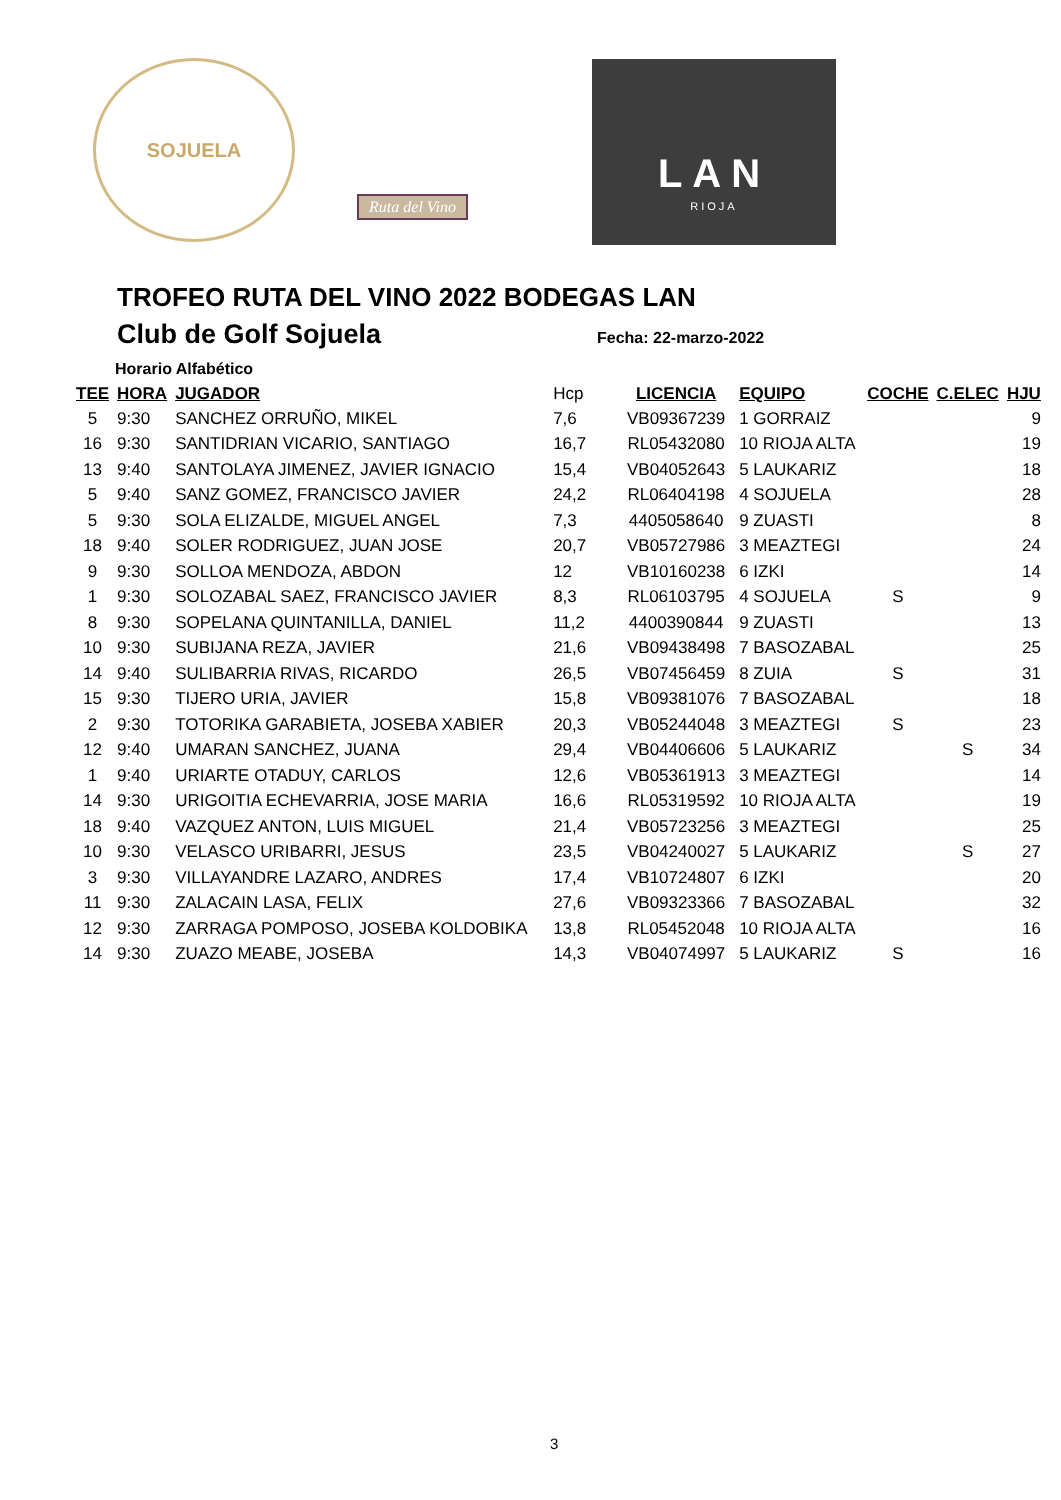SOJUELA Ruta del Vino
LAN
RIOJA
TROFEO RUTA DEL VINO 2022 BODEGAS LAN
Club de Golf Sojuela
Fecha: 22-marzo-2022
Horario Alfabético
| TEE | HORA | JUGADOR | Hcp | LICENCIA | EQUIPO | COCHE | C.ELEC | HJU |
| --- | --- | --- | --- | --- | --- | --- | --- | --- |
| 5 | 9:30 | SANCHEZ ORRUÑO, MIKEL | 7,6 | VB09367239 | 1 GORRAIZ | | | 9 |
| 16 | 9:30 | SANTIDRIAN VICARIO, SANTIAGO | 16,7 | RL05432080 | 10 RIOJA ALTA | | | 19 |
| 13 | 9:40 | SANTOLAYA JIMENEZ, JAVIER IGNACIO | 15,4 | VB04052643 | 5 LAUKARIZ | | | 18 |
| 5 | 9:40 | SANZ GOMEZ, FRANCISCO JAVIER | 24,2 | RL06404198 | 4 SOJUELA | | | 28 |
| 5 | 9:30 | SOLA ELIZALDE, MIGUEL ANGEL | 7,3 | 4405058640 | 9 ZUASTI | | | 8 |
| 18 | 9:40 | SOLER RODRIGUEZ, JUAN JOSE | 20,7 | VB05727986 | 3 MEAZTEGI | | | 24 |
| 9 | 9:30 | SOLLOA MENDOZA, ABDON | 12 | VB10160238 | 6 IZKI | | | 14 |
| 1 | 9:30 | SOLOZABAL SAEZ, FRANCISCO JAVIER | 8,3 | RL06103795 | 4 SOJUELA | S | | 9 |
| 8 | 9:30 | SOPELANA QUINTANILLA, DANIEL | 11,2 | 4400390844 | 9 ZUASTI | | | 13 |
| 10 | 9:30 | SUBIJANA REZA, JAVIER | 21,6 | VB09438498 | 7 BASOZABAL | | | 25 |
| 14 | 9:40 | SULIBARRIA RIVAS, RICARDO | 26,5 | VB07456459 | 8 ZUIA | S | | 31 |
| 15 | 9:30 | TIJERO URIA, JAVIER | 15,8 | VB09381076 | 7 BASOZABAL | | | 18 |
| 2 | 9:30 | TOTORIKA GARABIETA, JOSEBA XABIER | 20,3 | VB05244048 | 3 MEAZTEGI | S | | 23 |
| 12 | 9:40 | UMARAN SANCHEZ, JUANA | 29,4 | VB04406606 | 5 LAUKARIZ | | S | 34 |
| 1 | 9:40 | URIARTE OTADUY, CARLOS | 12,6 | VB05361913 | 3 MEAZTEGI | | | 14 |
| 14 | 9:30 | URIGOITIA ECHEVARRIA, JOSE MARIA | 16,6 | RL05319592 | 10 RIOJA ALTA | | | 19 |
| 18 | 9:40 | VAZQUEZ ANTON, LUIS MIGUEL | 21,4 | VB05723256 | 3 MEAZTEGI | | | 25 |
| 10 | 9:30 | VELASCO URIBARRI, JESUS | 23,5 | VB04240027 | 5 LAUKARIZ | | S | 27 |
| 3 | 9:30 | VILLAYANDRE LAZARO, ANDRES | 17,4 | VB10724807 | 6 IZKI | | | 20 |
| 11 | 9:30 | ZALACAIN LASA, FELIX | 27,6 | VB09323366 | 7 BASOZABAL | | | 32 |
| 12 | 9:30 | ZARRAGA POMPOSO, JOSEBA KOLDOBIKA | 13,8 | RL05452048 | 10 RIOJA ALTA | | | 16 |
| 14 | 9:30 | ZUAZO MEABE, JOSEBA | 14,3 | VB04074997 | 5 LAUKARIZ | S | | 16 |
3